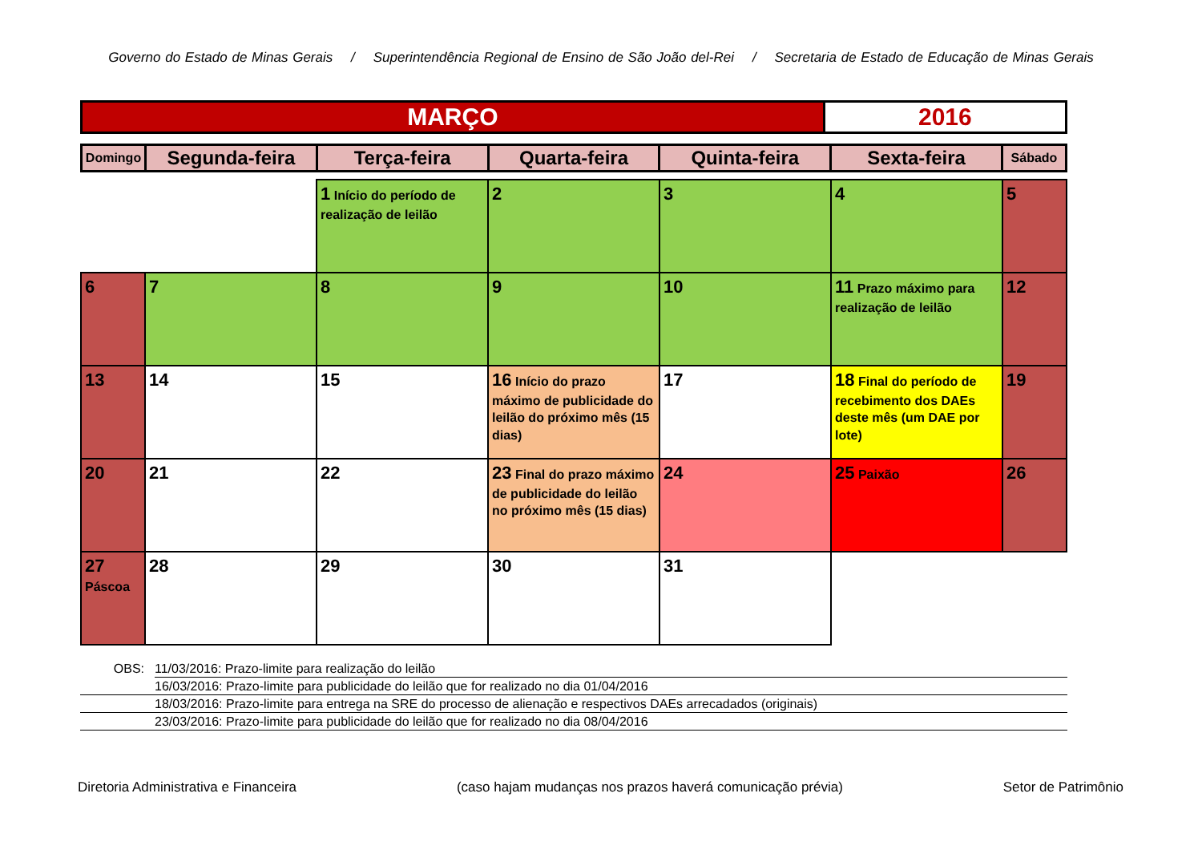Governo do Estado de Minas Gerais / Superintendência Regional de Ensino de São João del-Rei / Secretaria de Estado de Educação de Minas Gerais
| MARÇO | 2016 |
| Domingo | Segunda-feira | Terça-feira | Quarta-feira | Quinta-feira | Sexta-feira | Sábado |
| --- | --- | --- | --- | --- | --- | --- |
| | | 1 Início do período de realização de leilão | 2 | 3 | 4 | 5 |
| 6 | 7 | 8 | 9 | 10 | 11 Prazo máximo para realização de leilão | 12 |
| 13 | 14 | 15 | 16 Início do prazo máximo de publicidade do leilão do próximo mês (15 dias) | 17 | 18 Final do período de recebimento dos DAEs deste mês (um DAE por lote) | 19 |
| 20 | 21 | 22 | 23 Final do prazo máximo de publicidade do leilão no próximo mês (15 dias) | 24 | 25 Paixão | 26 |
| 27 Páscoa | 28 | 29 | 30 | 31 | | |
OBS: 11/03/2016: Prazo-limite para realização do leilão
16/03/2016: Prazo-limite para publicidade do leilão que for realizado no dia 01/04/2016
18/03/2016: Prazo-limite para entrega na SRE do processo de alienação e respectivos DAEs arrecadados (originais)
23/03/2016: Prazo-limite para publicidade do leilão que for realizado no dia 08/04/2016
Diretoria Administrativa e Financeira (caso hajam mudanças nos prazos haverá comunicação prévia) Setor de Patrimônio